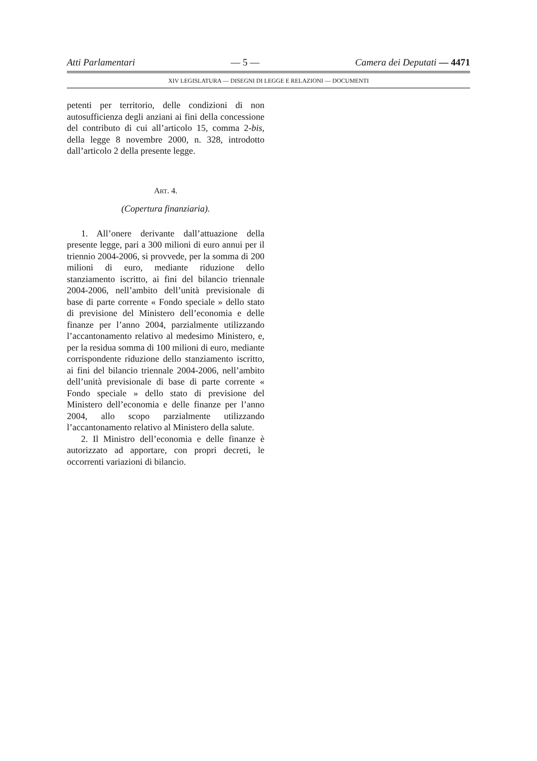Atti Parlamentari — 5 — Camera dei Deputati — 4471
XIV LEGISLATURA — DISEGNI DI LEGGE E RELAZIONI — DOCUMENTI
petenti per territorio, delle condizioni di non autosufficienza degli anziani ai fini della concessione del contributo di cui all’articolo 15, comma 2-bis, della legge 8 novembre 2000, n. 328, introdotto dall’articolo 2 della presente legge.
ART. 4.
(Copertura finanziaria).
1. All’onere derivante dall’attuazione della presente legge, pari a 300 milioni di euro annui per il triennio 2004-2006, si provvede, per la somma di 200 milioni di euro, mediante riduzione dello stanziamento iscritto, ai fini del bilancio triennale 2004-2006, nell’ambito dell’unità previsionale di base di parte corrente « Fondo speciale » dello stato di previsione del Ministero dell’economia e delle finanze per l’anno 2004, parzialmente utilizzando l’accantonamento relativo al medesimo Ministero, e, per la residua somma di 100 milioni di euro, mediante corrispondente riduzione dello stanziamento iscritto, ai fini del bilancio triennale 2004-2006, nell’ambito dell’unità previsionale di base di parte corrente « Fondo speciale » dello stato di previsione del Ministero dell’economia e delle finanze per l’anno 2004, allo scopo parzialmente utilizzando l’accantonamento relativo al Ministero della salute.
2. Il Ministro dell’economia e delle finanze è autorizzato ad apportare, con propri decreti, le occorrenti variazioni di bilancio.